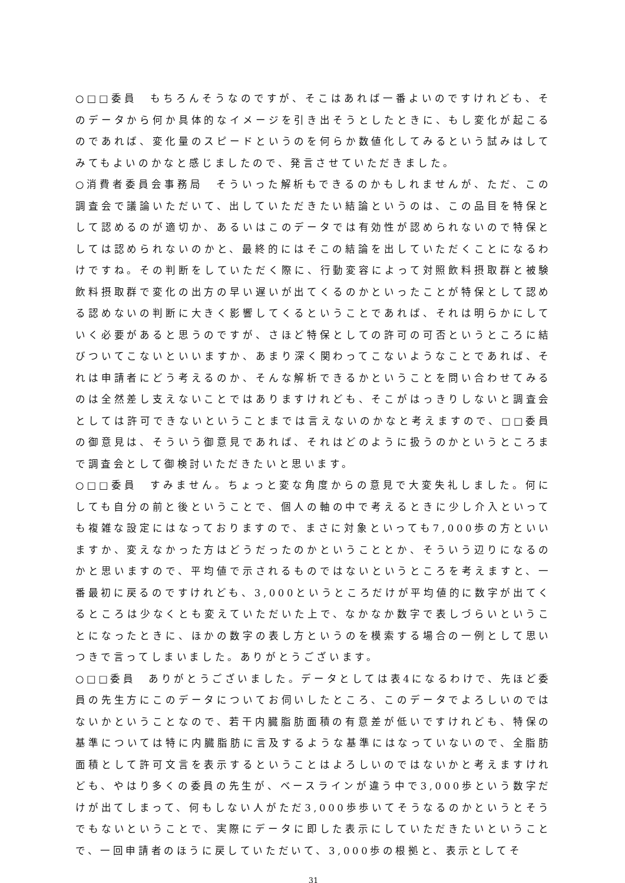○□□委員　もちろんそうなのですが、そこはあれば一番よいのですけれども、そのデータから何か具体的なイメージを引き出そうとしたときに、もし変化が起こるのであれば、変化量のスピードというのを何らか数値化してみるという試みはしてみてもよいのかなと感じましたので、発言させていただきました。
○消費者委員会事務局　そういった解析もできるのかもしれませんが、ただ、この調査会で議論いただいて、出していただきたい結論というのは、この品目を特保として認めるのが適切か、あるいはこのデータでは有効性が認められないので特保としては認められないのかと、最終的にはそこの結論を出していただくことになるわけですね。その判断をしていただく際に、行動変容によって対照飲料摂取群と被験飲料摂取群で変化の出方の早い遅いが出てくるのかといったことが特保として認める認めないの判断に大きく影響してくるということであれば、それは明らかにしていく必要があると思うのですが、さほど特保としての許可の可否というところに結びついてこないといいますか、あまり深く関わってこないようなことであれば、それは申請者にどう考えるのか、そんな解析できるかということを問い合わせてみるのは全然差し支えないことではありますけれども、そこがはっきりしないと調査会としては許可できないということまでは言えないのかなと考えますので、□□委員の御意見は、そういう御意見であれば、それはどのように扱うのかというところまで調査会として御検討いただきたいと思います。
○□□委員　すみません。ちょっと変な角度からの意見で大変失礼しました。何にしても自分の前と後ということで、個人の軸の中で考えるときに少し介入といっても複雑な設定にはなっておりますので、まさに対象といっても7,000歩の方といいますか、変えなかった方はどうだったのかということとか、そういう辺りになるのかと思いますので、平均値で示されるものではないというところを考えますと、一番最初に戻るのですけれども、3,000というところだけが平均値的に数字が出てくるところは少なくとも変えていただいた上で、なかなか数字で表しづらいということになったときに、ほかの数字の表し方というのを模索する場合の一例として思いつきで言ってしまいました。ありがとうございます。
○□□委員　ありがとうございました。データとしては表4になるわけで、先ほど委員の先生方にこのデータについてお伺いしたところ、このデータでよろしいのではないかということなので、若干内臓脂肪面積の有意差が低いですけれども、特保の基準については特に内臓脂肪に言及するような基準にはなっていないので、全脂肪面積として許可文言を表示するということはよろしいのではないかと考えますけれども、やはり多くの委員の先生が、ベースラインが違う中で3,000歩という数字だけが出てしまって、何もしない人がただ3,000歩歩いてそうなるのかというとそうでもないということで、実際にデータに即した表示にしていただきたいということで、一回申請者のほうに戻していただいて、3,000歩の根拠と、表示としてそ
31